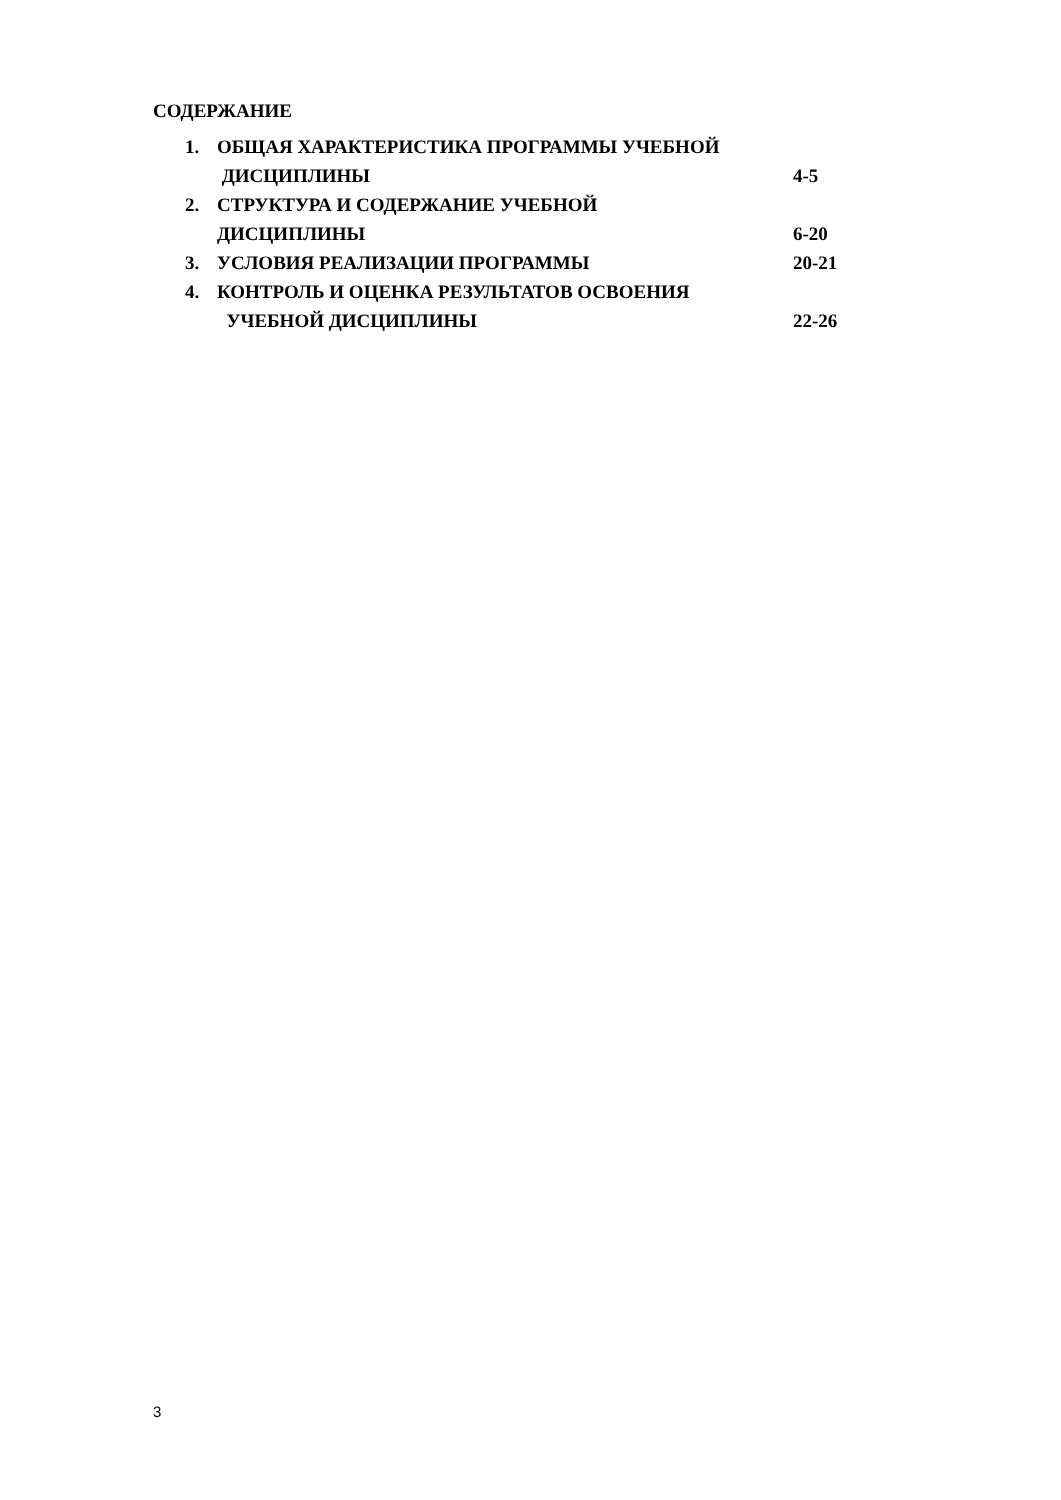СОДЕРЖАНИЕ
1. ОБЩАЯ ХАРАКТЕРИСТИКА ПРОГРАММЫ УЧЕБНОЙ
ДИСЦИПЛИНЫ 4-5
2. СТРУКТУРА И СОДЕРЖАНИЕ УЧЕБНОЙ
ДИСЦИПЛИНЫ 6-20
3. УСЛОВИЯ РЕАЛИЗАЦИИ ПРОГРАММЫ 20-21
4. КОНТРОЛЬ И ОЦЕНКА РЕЗУЛЬТАТОВ ОСВОЕНИЯ
УЧЕБНОЙ ДИСЦИПЛИНЫ 22-26
3